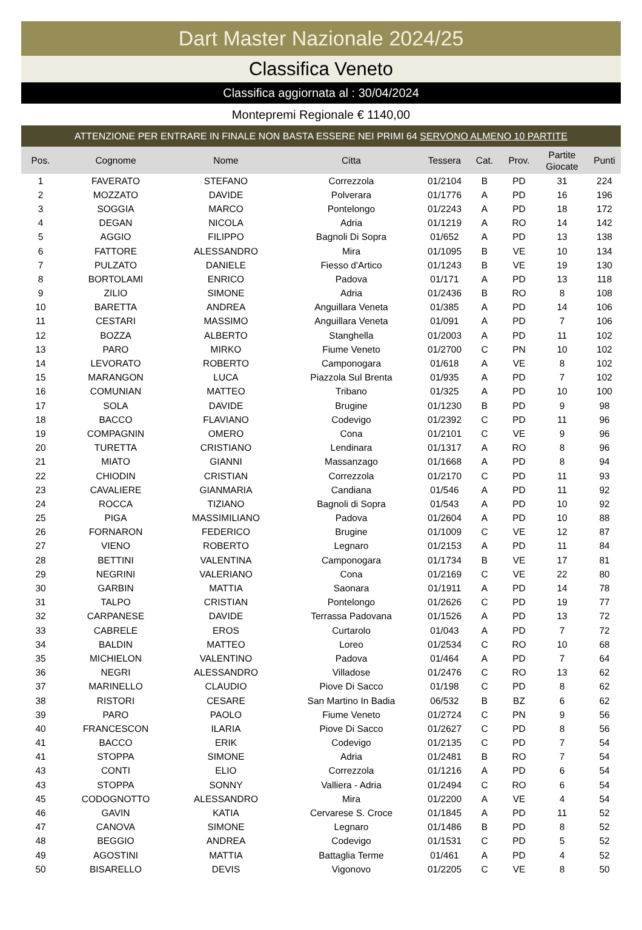Dart Master Nazionale 2024/25
Classifica Veneto
Classifica aggiornata al : 30/04/2024
Montepremi Regionale € 1140,00
ATTENZIONE PER ENTRARE IN FINALE NON BASTA ESSERE NEI PRIMI 64 SERVONO ALMENO 10 PARTITE
| Pos. | Cognome | Nome | Citta | Tessera | Cat. | Prov. | Partite Giocate | Punti |
| --- | --- | --- | --- | --- | --- | --- | --- | --- |
| 1 | FAVERATO | STEFANO | Correzzola | 01/2104 | B | PD | 31 | 224 |
| 2 | MOZZATO | DAVIDE | Polverara | 01/1776 | A | PD | 16 | 196 |
| 3 | SOGGIA | MARCO | Pontelongo | 01/2243 | A | PD | 18 | 172 |
| 4 | DEGAN | NICOLA | Adria | 01/1219 | A | RO | 14 | 142 |
| 5 | AGGIO | FILIPPO | Bagnoli Di Sopra | 01/652 | A | PD | 13 | 138 |
| 6 | FATTORE | ALESSANDRO | Mira | 01/1095 | B | VE | 10 | 134 |
| 7 | PULZATO | DANIELE | Fiesso d'Artico | 01/1243 | B | VE | 19 | 130 |
| 8 | BORTOLAMI | ENRICO | Padova | 01/171 | A | PD | 13 | 118 |
| 9 | ZILIO | SIMONE | Adria | 01/2436 | B | RO | 8 | 108 |
| 10 | BARETTA | ANDREA | Anguillara Veneta | 01/385 | A | PD | 14 | 106 |
| 11 | CESTARI | MASSIMO | Anguillara Veneta | 01/091 | A | PD | 7 | 106 |
| 12 | BOZZA | ALBERTO | Stanghella | 01/2003 | A | PD | 11 | 102 |
| 13 | PARO | MIRKO | Fiume Veneto | 01/2700 | C | PN | 10 | 102 |
| 14 | LEVORATO | ROBERTO | Camponogara | 01/618 | A | VE | 8 | 102 |
| 15 | MARANGON | LUCA | Piazzola Sul Brenta | 01/935 | A | PD | 7 | 102 |
| 16 | COMUNIAN | MATTEO | Tribano | 01/325 | A | PD | 10 | 100 |
| 17 | SOLA | DAVIDE | Brugine | 01/1230 | B | PD | 9 | 98 |
| 18 | BACCO | FLAVIANO | Codevigo | 01/2392 | C | PD | 11 | 96 |
| 19 | COMPAGNIN | OMERO | Cona | 01/2101 | C | VE | 9 | 96 |
| 20 | TURETTA | CRISTIANO | Lendinara | 01/1317 | A | RO | 8 | 96 |
| 21 | MIATO | GIANNI | Massanzago | 01/1668 | A | PD | 8 | 94 |
| 22 | CHIODIN | CRISTIAN | Correzzola | 01/2170 | C | PD | 11 | 93 |
| 23 | CAVALIERE | GIANMARIA | Candiana | 01/546 | A | PD | 11 | 92 |
| 24 | ROCCA | TIZIANO | Bagnoli di Sopra | 01/543 | A | PD | 10 | 92 |
| 25 | PIGA | MASSIMILIANO | Padova | 01/2604 | A | PD | 10 | 88 |
| 26 | FORNARON | FEDERICO | Brugine | 01/1009 | C | VE | 12 | 87 |
| 27 | VIENO | ROBERTO | Legnaro | 01/2153 | A | PD | 11 | 84 |
| 28 | BETTINI | VALENTINA | Camponogara | 01/1734 | B | VE | 17 | 81 |
| 29 | NEGRINI | VALERIANO | Cona | 01/2169 | C | VE | 22 | 80 |
| 30 | GARBIN | MATTIA | Saonara | 01/1911 | A | PD | 14 | 78 |
| 31 | TALPO | CRISTIAN | Pontelongo | 01/2626 | C | PD | 19 | 77 |
| 32 | CARPANESE | DAVIDE | Terrassa Padovana | 01/1526 | A | PD | 13 | 72 |
| 33 | CABRELE | EROS | Curtarolo | 01/043 | A | PD | 7 | 72 |
| 34 | BALDIN | MATTEO | Loreo | 01/2534 | C | RO | 10 | 68 |
| 35 | MICHIELON | VALENTINO | Padova | 01/464 | A | PD | 7 | 64 |
| 36 | NEGRI | ALESSANDRO | Villadose | 01/2476 | C | RO | 13 | 62 |
| 37 | MARINELLO | CLAUDIO | Piove Di Sacco | 01/198 | C | PD | 8 | 62 |
| 38 | RISTORI | CESARE | San Martino In Badia | 06/532 | B | BZ | 6 | 62 |
| 39 | PARO | PAOLO | Fiume Veneto | 01/2724 | C | PN | 9 | 56 |
| 40 | FRANCESCON | ILARIA | Piove Di Sacco | 01/2627 | C | PD | 8 | 56 |
| 41 | BACCO | ERIK | Codevigo | 01/2135 | C | PD | 7 | 54 |
| 41 | STOPPA | SIMONE | Adria | 01/2481 | B | RO | 7 | 54 |
| 43 | CONTI | ELIO | Correzzola | 01/1216 | A | PD | 6 | 54 |
| 43 | STOPPA | SONNY | Valliera - Adria | 01/2494 | C | RO | 6 | 54 |
| 45 | CODOGNOTTO | ALESSANDRO | Mira | 01/2200 | A | VE | 4 | 54 |
| 46 | GAVIN | KATIA | Cervarese S. Croce | 01/1845 | A | PD | 11 | 52 |
| 47 | CANOVA | SIMONE | Legnaro | 01/1486 | B | PD | 8 | 52 |
| 48 | BEGGIO | ANDREA | Codevigo | 01/1531 | C | PD | 5 | 52 |
| 49 | AGOSTINI | MATTIA | Battaglia Terme | 01/461 | A | PD | 4 | 52 |
| 50 | BISARELLO | DEVIS | Vigonovo | 01/2205 | C | VE | 8 | 50 |